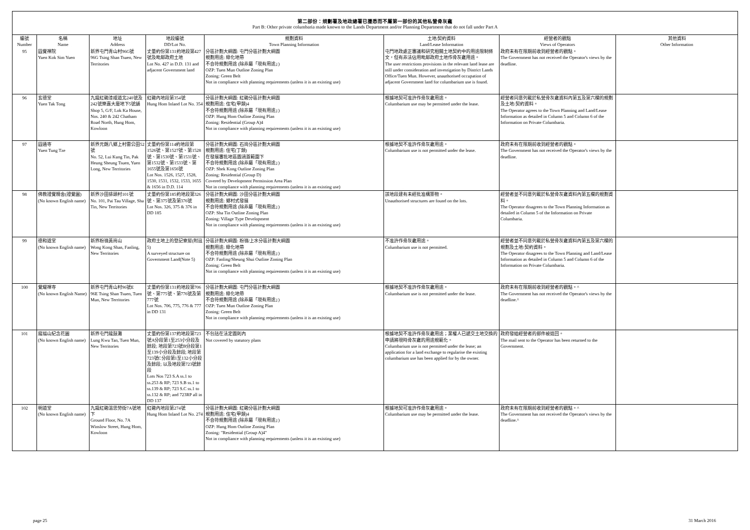第二部份：規劃署及地政總署已獲悉而不屬第一部份的其他私營骨灰龕
Part B: Other private columbaria made known to the Lands Department and/or Planning Department that do not fall under Part A
| 編號 Number | 名稱 Name | 地址 Address | 地段編號 DD/Lot No. | 規劃資料 Town Planning Information | 土地/契約資料 Land/Lease Information | 經營者的觀點 Views of Operators | 其他資料 Other Information |
| --- | --- | --- | --- | --- | --- | --- | --- |
| 95 | 圓覺禪院 Yuen Kok Sim Yuen | 新界屯門青山村96G號 96G Tsing Shan Tsuen, New Territories | 丈量約份第131約地段第427號及毗鄰政府土地 Lot No. 427 in D.D. 131 and adjacent Government land | 分區計劃大綱圖: 屯門分區計劃大綱圖 規劃用途: 綠化地帶 不合符規劃用途 (除非屬「現有用途」) OZP: Tuen Mun Outline Zoning Plan Zoning: Green Belt Not in compliance with planning requirements (unless it is an existing use) | 屯門地政處正審議和研究相關土地契約中的用途限制條文，但有非法佔用毗鄰政府土地作骨灰龕用途。 The user restrictions provisions in the relevant land lease are still under consideration and investigation by District Lands Office/Tuen Mun. However, unauthorised occupation of adjacent Government land for columbarium use is found. | 政府未有在限期前收到經營者的觀點。 The Government has not received the Operator's views by the deadline. | |
| 96 | 玄德堂 Yuen Tak Tong | 九龍紅磡漆咸道北240號及242號樂嘉大廈地下5號舖 Shop 5, G/F, Lok Ka House, Nos. 240 & 242 Chatham Road North, Hung Hom, Kowloon | 紅磡內地段第354號 Hung Hom Inland Lot No. 354 | 分區計劃大綱圖: 紅磡分區計劃大綱圖 規劃用途: 住宅(甲類)4 不合符規劃用途 (除非屬「現有用途」) OZP: Hung Hom Outline Zoning Plan Zoning: Residential (Group A)4 Not in compliance with planning requirements (unless it is an existing use) | 根據地契可准許作骨灰龕用途。 Columbarium use may be permitted under the lease. | 經營者同意列載於私營骨灰龕資料內第五及第六欄的規劃及土地/契約資料。 The Operator agrees to the Town Planning and Land/Lease Information as detailed in Column 5 and Column 6 of the Information on Private Columbaria. | |
| 97 | 圓通寺 Yuen Tung Tze | 新界元朗八鄉上村雷公田52號 No. 52, Lui Kung Tin, Pak Heung Sheung Tsuen, Yuen Long, New Territories | 丈量約份第114約地段第1526號、第1527號、第1528號、第1530號、第1531號、第1532號、第1533號、第1655號及第1656號 Lot Nos. 1526, 1527, 1528, 1530, 1531, 1532, 1533, 1655 & 1656 in D.D. 114 | 分區計劃大綱圖: 石崗分區計劃大綱圖 規劃用途: 住宅(丁類) 在發展審批地區圖涵蓋範圍下 不合符規劃用途 (除非屬「現有用途」) OZP: Shek Kong Outline Zoning Plan Zoning: Residential (Group D) Covered by Development Permission Area Plan Not in compliance with planning requirements (unless it is an existing use) | 根據地契不准許作骨灰龕用途。 Columbarium use is not permitted under the lease. | 政府未有在限期前收到經營者的觀點。 The Government has not received the Operator's views by the deadline. | |
| 98 | 佛教證覺精舍(證覺園) (No known English name) | 新界沙田排頭村101號 No. 101, Pai Tau Village, Sha Tin, New Territories | 丈量約份第185約地段第326號、第375號及第376號 Lot Nos. 326, 375 & 376 in DD 185 | 分區計劃大綱圖: 沙田分區計劃大綱圖 規劃用途: 鄉村式發展 不合符規劃用途 (除非屬「現有用途」) OZP: Sha Tin Outline Zoning Plan Zoning: Village Type Development Not in compliance with planning requirements (unless it is an existing use) | 該地段建有未經批准構築物。 Unauthorised structures are found on the lots. | 經營者並不同意列載於私營骨灰龕資料內第五欄的規劃資料。 The Operator disagrees to the Town Planning Information as detailed in Column 5 of the Information on Private Columbaria. | |
| 99 | 德和道堂 (No known English name) | 新界粉嶺黃崗山 Wong Kong Shan, Fanling, New Territories | 政府土地上的登記寮屋(附註5) A surveyed structure on Government Land(Note 5) | 分區計劃大綱圖: 粉嶺/上水分區計劃大綱圖 規劃用途: 綠化地帶 不合符規劃用途 (除非屬「現有用途」) OZP: Fanling/Sheung Shui Outline Zoning Plan Zoning: Green Belt Not in compliance with planning requirements (unless it is an existing use) | 不准許作骨灰龕用途。 Columbarium use is not permitted. | 經營者並不同意列載於私營骨灰龕資料內第五及第六欄的規劃及土地/契約資料。 The Operator disagrees to the Town Planning and Land/Lease Information as detailed in Column 5 and Column 6 of the Information on Private Columbaria. | |
| 100 | 覺耀禪寺 (No known English Name) | 新界屯門青山村96號E 96E Tsing Shan Tsuen, Tuen Mun, New Territories | 丈量約份第131約地段第706號、第775號、第776號及第777號 Lot Nos. 706, 775, 776 & 777 in DD 131 | 分區計劃大綱圖: 屯門分區計劃大綱圖 規劃用途: 綠化地帶 不合符規劃用途 (除非屬「現有用途」) OZP: Tuen Mun Outline Zoning Plan Zoning: Green Belt Not in compliance with planning requirements (unless it is an existing use) | 根據地契不准許作骨灰龕用途。 Columbarium use is not permitted under the lease. | 政府未有在限期前收到經營者的觀點。^ The Government has not received the Operator's views by the deadline.^ | |
| 101 | 龍福山紀念花園 (No known English name) | 新界屯門龍鼓灘 Lung Kwu Tan, Tuen Mun, New Territories | 丈量約份第137約地段第723號A分段第1至253小分段及餘段; 地段第723號B分段第1至139小分段及餘段; 地段第723號C分段第1至132小分段及餘段; 以及地段第723號餘段 Lots Nos 723 S.A ss.1 to ss.253 & RP; 723 S.B ss.1 to ss.139 & RP; 723 S.C ss.1 to ss.132 & RP; and 723RP all in DD 137 | 不包括在法定圖則內 Not covered by statutory plans | 根據地契不准許作骨灰龕用途；業權人已遞交土地交換的申請將現時骨灰龕的用途規範化。 Columbarium use is not permitted under the lease; an application for a land exchange to regularise the existing columbarium use has been applied for by the owner. | 政府發給經營者的郵件被退回。 The mail sent to the Operator has been returned to the Government. | |
| 102 | 明道堂 (No known English name) | 九龍紅磡溫思勞街7A號地下 Ground Floor, No. 7A Winslow Street, Hung Hom, Kowloon | 紅磡內地段第274號 Hung Hom Inland Lot No. 274 | 分區計劃大綱圖: 紅磡分區計劃大綱圖 規劃用途: 住宅(甲類)4 不合符規劃用途 (除非屬「現有用途」) OZP: Hung Hom Outline Zoning Plan Zoning: "Residential (Group A)4" Not in compliance with planning requirements (unless it is an existing use) | 根據地契可准許作骨灰龕用途。 Columbarium use may be permitted under the lease. | 政府未有在限期前收到經營者的觀點。^ The Government has not received the Operator's views by the deadline.^ | |
page 25 31 March 2016